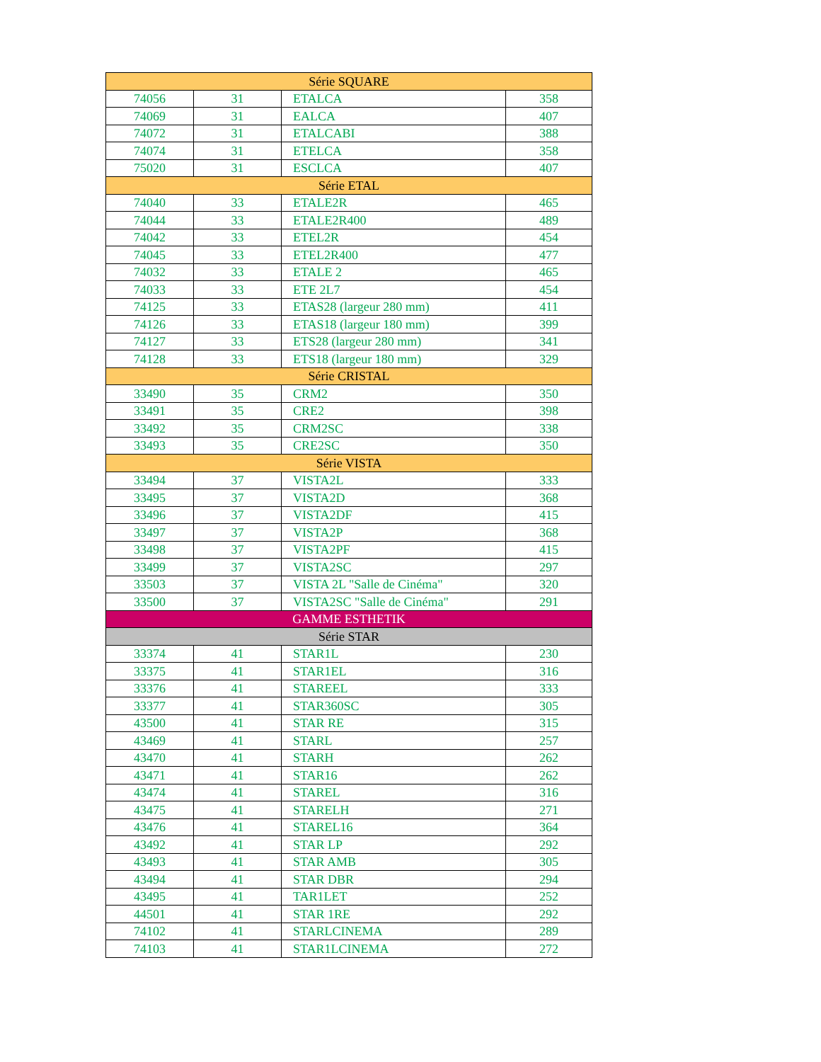| Série SQUARE | | | |
| 74056 | 31 | ETALCA | 358 |
| 74069 | 31 | EALCA | 407 |
| 74072 | 31 | ETALCABI | 388 |
| 74074 | 31 | ETELCA | 358 |
| 75020 | 31 | ESCLCA | 407 |
| Série ETAL | | | |
| 74040 | 33 | ETALE2R | 465 |
| 74044 | 33 | ETALE2R400 | 489 |
| 74042 | 33 | ETEL2R | 454 |
| 74045 | 33 | ETEL2R400 | 477 |
| 74032 | 33 | ETALE 2 | 465 |
| 74033 | 33 | ETE 2L7 | 454 |
| 74125 | 33 | ETAS28 (largeur 280 mm) | 411 |
| 74126 | 33 | ETAS18 (largeur 180 mm) | 399 |
| 74127 | 33 | ETS28 (largeur 280 mm) | 341 |
| 74128 | 33 | ETS18 (largeur 180 mm) | 329 |
| Série CRISTAL | | | |
| 33490 | 35 | CRM2 | 350 |
| 33491 | 35 | CRE2 | 398 |
| 33492 | 35 | CRM2SC | 338 |
| 33493 | 35 | CRE2SC | 350 |
| Série VISTA | | | |
| 33494 | 37 | VISTA2L | 333 |
| 33495 | 37 | VISTA2D | 368 |
| 33496 | 37 | VISTA2DF | 415 |
| 33497 | 37 | VISTA2P | 368 |
| 33498 | 37 | VISTA2PF | 415 |
| 33499 | 37 | VISTA2SC | 297 |
| 33503 | 37 | VISTA 2L "Salle de Cinéma" | 320 |
| 33500 | 37 | VISTA2SC "Salle de Cinéma" | 291 |
| GAMME ESTHETIK | | | |
| Série STAR | | | |
| 33374 | 41 | STAR1L | 230 |
| 33375 | 41 | STAR1EL | 316 |
| 33376 | 41 | STAREEL | 333 |
| 33377 | 41 | STAR360SC | 305 |
| 43500 | 41 | STAR RE | 315 |
| 43469 | 41 | STARL | 257 |
| 43470 | 41 | STARH | 262 |
| 43471 | 41 | STAR16 | 262 |
| 43474 | 41 | STAREL | 316 |
| 43475 | 41 | STARELH | 271 |
| 43476 | 41 | STAREL16 | 364 |
| 43492 | 41 | STAR LP | 292 |
| 43493 | 41 | STAR AMB | 305 |
| 43494 | 41 | STAR DBR | 294 |
| 43495 | 41 | TAR1LET | 252 |
| 44501 | 41 | STAR 1RE | 292 |
| 74102 | 41 | STARLCINEMA | 289 |
| 74103 | 41 | STAR1LCINEMA | 272 |